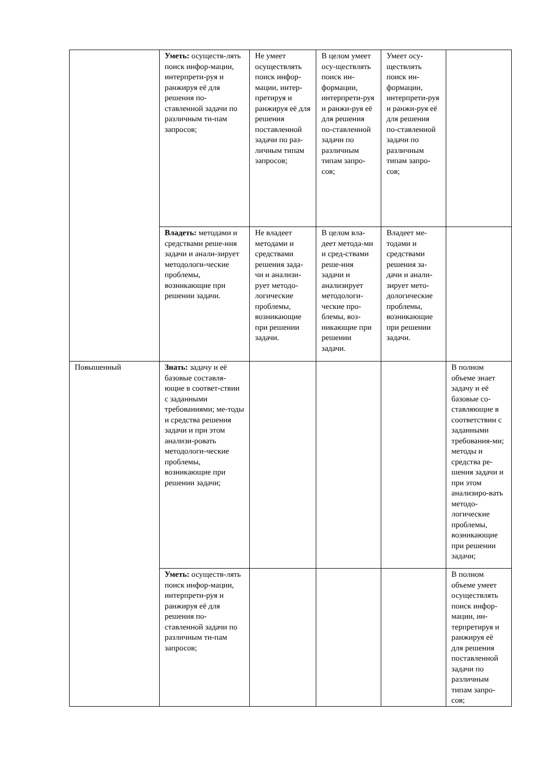| | Уметь: осуществ-лять поиск инфор-мации, интерпрети-руя и ранжируя её для решения по-ставленной задачи по различным ти-пам запросов; | Не умеет осуществлять поиск инфор-мации, интер-претируя и ранжируя её для решения поставленной задачи по раз-личным типам запросов; | В целом умеет осу-ществлять поиск ин-формации, интерпрети-руя и ранжи-руя её для решения по-ставленной задачи по различным типам запро-сов; | Умеет осу-ществлять поиск ин-формации, интерпрети-руя и ранжи-руя её для решения по-ставленной задачи по различным типам запро-сов; | |
| | Владеть: методами и средствами реше-ния задачи и анали-зирует методологи-ческие проблемы, возникающие при решении задачи. | Не владеет методами и средствами решения зада-чи и анализи-рует методо-логические проблемы, возникающие при решении задачи. | В целом вла-деет метода-ми и сред-ствами реше-ния задачи и анализирует методологи-ческие про-блемы, воз-никающие при решении задачи. | Владеет ме-тодами и средствами решения за-дачи и анали-зирует мето-дологические проблемы, возникающие при решении задачи. | |
| Повышенный | Знать: задачу и её базовые составля-ющие в соответ-ствии с заданными требованиями; ме-тоды и средства решения задачи и при этом анализи-ровать методологи-ческие проблемы, возникающие при решении задачи; | | | | В полном объеме знает задачу и её базовые со-ставляющие в соответствии с заданными требования-ми; методы и средства ре-шения задачи и при этом анализиро-вать методо-логические проблемы, возникающие при решении задачи; |
| | Уметь: осуществ-лять поиск инфор-мации, интерпрети-руя и ранжируя её для решения по-ставленной задачи по различным ти-пам запросов; | | | | В полном объеме умеет осуществлять поиск инфор-мации, ин-терпретируя и ранжируя её для решения поставленной задачи по различным типам запро-сов; |